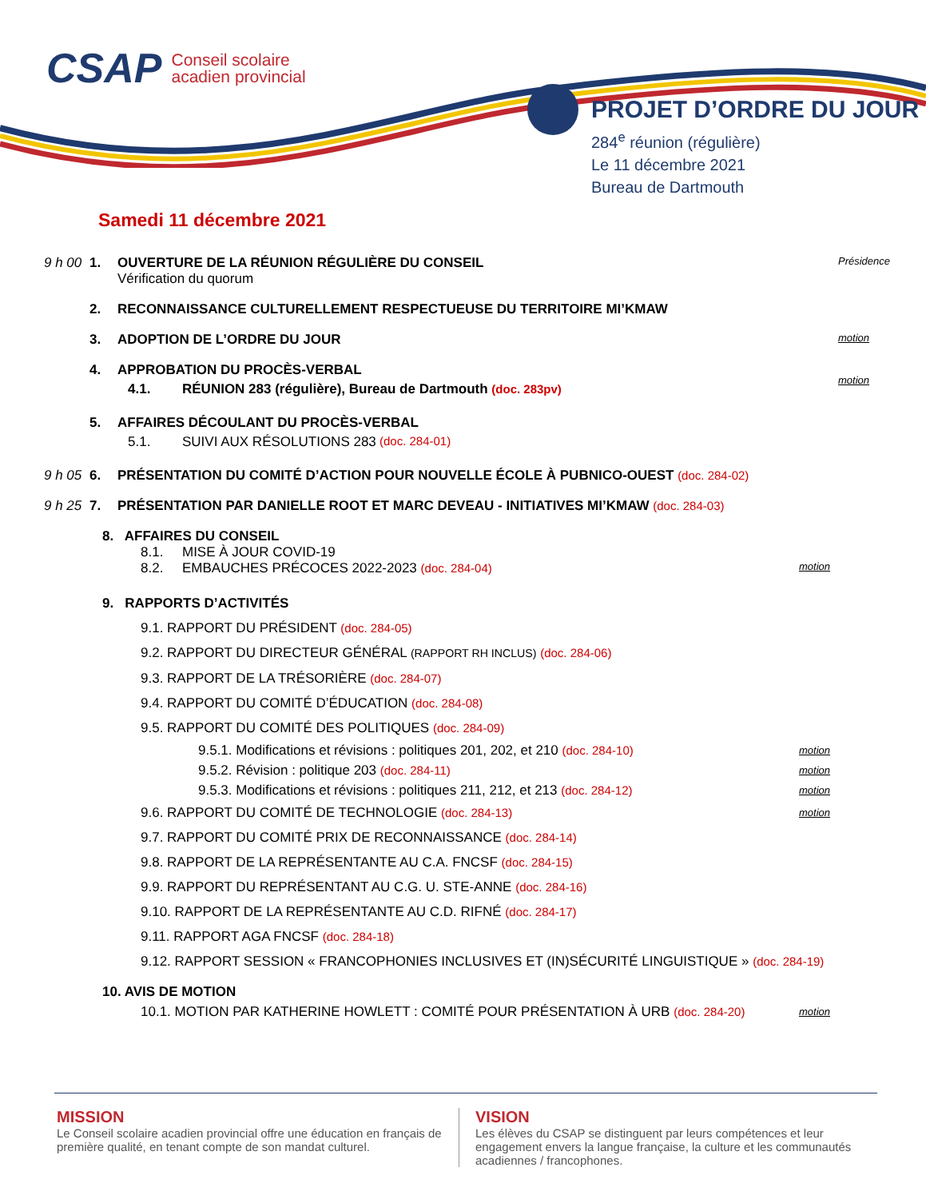CSAP Conseil scolaire
acadien provincial
PROJET D’ORDRE DU JOUR
284<sup>e</sup> réunion (régulière)
Le 11 décembre 2021
Bureau de Dartmouth
Samedi 11 décembre 2021
9 h 00 1. OUVERTURE DE LA RÉUNION RÉGULIÈRE DU CONSEIL
Vérification du quorum Présidence
2. RECONNAISSANCE CULTURELLEMENT RESPECTUEUSE DU TERRITOIRE MI’KMAW
3. ADOPTION DE L’ORDRE DU JOUR motion
4. APPROBATION DU PROCÈS-VERBAL
4.1. RÉUNION 283 (régulière), Bureau de Dartmouth (doc. 283pv)
motion
5. AFFAIRES DÉCOULANT DU PROCÈS-VERBAL
5.1. SUIVI AUX RÉSOLUTIONS 283 (doc. 284-01)
9 h 05 6. PRÉSENTATION DU COMITÉ D’ACTION POUR NOUVELLE ÉCOLE À PUBNICO-OUEST (doc. 284-02)
9 h 25 7. PRÉSENTATION PAR DANIELLE ROOT ET MARC DEVEAU - INITIATIVES MI’KMAW (doc. 284-03)
8. AFFAIRES DU CONSEIL
8.1. MISE À JOUR COVID-19
8.2. EMBAUCHES PRÉCOCES 2022-2023 (doc. 284-04) motion
9. RAPPORTS D’ACTIVITÉS
9.1. RAPPORT DU PRÉSIDENT (doc. 284-05)
9.2. RAPPORT DU DIRECTEUR GÉNÉRAL (RAPPORT RH INCLUS) (doc. 284-06)
9.3. RAPPORT DE LA TRÉSORIÈRE (doc. 284-07)
9.4. RAPPORT DU COMITÉ D’ÉDUCATION (doc. 284-08)
9.5. RAPPORT DU COMITÉ DES POLITIQUES (doc. 284-09)
9.5.1. Modifications et révisions : politiques 201, 202, et 210 (doc. 284-10) motion
9.5.2. Révision : politique 203 (doc. 284-11) motion
9.5.3. Modifications et révisions : politiques 211, 212, et 213 (doc. 284-12) motion
9.6. RAPPORT DU COMITÉ DE TECHNOLOGIE (doc. 284-13) motion
9.7. RAPPORT DU COMITÉ PRIX DE RECONNAISSANCE (doc. 284-14)
9.8. RAPPORT DE LA REPRÉSENTANTE AU C.A. FNCSF (doc. 284-15)
9.9. RAPPORT DU REPRÉSENTANT AU C.G. U. STE-ANNE (doc. 284-16)
9.10. RAPPORT DE LA REPRÉSENTANTE AU C.D. RIFNÉ (doc. 284-17)
9.11. RAPPORT AGA FNCSF (doc. 284-18)
9.12. RAPPORT SESSION « FRANCOPHONIES INCLUSIVES ET (IN)SÉCURITÉ LINGUISTIQUE » (doc. 284-19)
10. AVIS DE MOTION
10.1. MOTION PAR KATHERINE HOWLETT : COMITÉ POUR PRÉSENTATION À URB (doc. 284-20) motion
MISSION
Le Conseil scolaire acadien provincial offre une éducation en français de première qualité, en tenant compte de son mandat culturel.
VISION
Les élèves du CSAP se distinguent par leurs compétences et leur engagement envers la langue française, la culture et les communautés acadiennes / francophones.